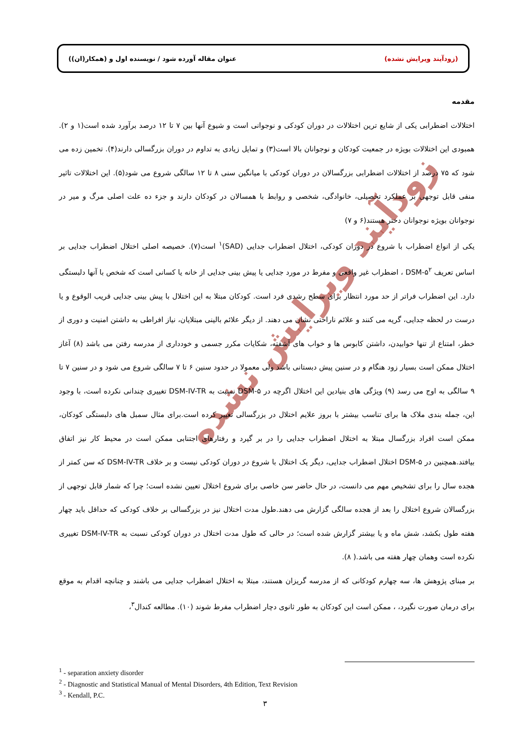(زودآیند ویرایش نشده) عنوان مقاله آورده شود / نویسنده اول و (همکار(ان))
زودآیند ویرایش نشده
مقدمه
اختلالات اضطرابی یکی از شایع ترین اختلالات در دوران کودکی و نوجوانی است و شیوع آنها بین ۷ تا ۱۲ درصد برآورد شده است(۱ و ۲). همبودی این اختلالات بویژه در جمعیت کودکان و نوجوانان بالا است(۳) و تمایل زیادی به تداوم در دوران بزرگسالی دارند(۴). تخمین زده می شود که ۷۵ درصد از اختلالات اضطرابی بزرگسالان در دوران کودکی با میانگین سنی ۸ تا ۱۲ سالگی شروع می شود(۵). این اختلالات تاثیر منفی قابل توجهی بر عملکرد تحصیلی، خانوادگی، شخصی و روابط با همسالان در کودکان دارند و جزء ده علت اصلی مرگ و میر در نوجوانان بویژه نوجوانان دختر هستند(۶ و ۷)
یکی از انواع اضطراب با شروع در دوران کودکی، اختلال اضطراب جدایی (SAD)<sup>۱</sup> است(۷). خصیصه اصلی اختلال اضطراب جدایی بر اساس تعریف DSM-۵<sup>۲</sup> ، اضطراب غیر واقعی و مفرط در مورد جدایی یا پیش بینی جدایی از خانه یا کسانی است که شخص با آنها دلبستگی دارد. این اضطراب فراتر از حد مورد انتظار برای سطح رشدی فرد است. کودکان مبتلا به این اختلال با پیش بینی جدایی قریب الوقوع و یا درست در لحظه جدایی، گریه می کنند و علائم ناراحتی نشان می دهند. از دیگر علائم بالینی مبتلایان، نیاز افراطی به داشتن امنیت و دوری از خطر، امتناع از تنها خوابیدن، داشتن کابوس ها و خواب های آشفته، شکایات مکرر جسمی و خودداری از مدرسه رفتن می باشد (۸) آغاز اختلال ممکن است بسیار زود هنگام و در سنین پیش دبستانی باشد ولی معمولا در حدود سنین ۶ تا ۷ سالگی شروع می شود و در سنین ۷ تا ۹ سالگی به اوج می رسد (۹) ویژگی های بنیادین این اختلال اگرچه در DSM-۵ نسبت به DSM-IV-TR تغییری چندانی نکرده است، با وجود این، جمله بندی ملاک ها برای تناسب بیشتر با بروز علایم اختلال در بزرگسالی تغییر کرده است.برای مثال سمبل های دلبستگی کودکان، ممکن است افراد بزرگسال مبتلا به اختلال اضطراب جدایی را در بر گیرد و رفتارهای اجتنابی ممکن است در محیط کار نیز اتفاق بیافتد.همچنین در DSM-۵ اختلال اضطراب جدایی، دیگر یک اختلال با شروع در دوران کودکی نیست و بر خلاف DSM-IV-TR که سن کمتر از هجده سال را برای تشخیص مهم می دانست، در حال حاضر سن خاصی برای شروع اختلال تعیین نشده است؛ چرا که شمار قابل توجهی از بزرگسالان شروع اختلال را بعد از هجده سالگی گزارش می دهند.طول مدت اختلال نیز در بزرگسالی بر خلاف کودکی که حداقل باید چهار هفته طول بکشد، شش ماه و یا بیشتر گزارش شده است؛ در حالی که طول مدت اختلال در دوران کودکی نسبت به DSM-IV-TR تغییری نکرده است وهمان چهار هفته می باشد.( ۸).
بر مبنای پژوهش ها، سه چهارم کودکانی که از مدرسه گریزان هستند، مبتلا به اختلال اضطراب جدایی می باشند و چنانچه اقدام به موقع برای درمان صورت نگیرد، ، ممکن است این کودکان به طور ثانوی دچار اضطراب مفرط شوند (۱۰). مطالعه کندال<sup>۳</sup>،
<sup>1</sup> - separation anxiety disorder
<sup>2</sup> - Diagnostic and Statistical Manual of Mental Disorders, 4th Edition, Text Revision
<sup>3</sup> - Kendall, P.C.
۳